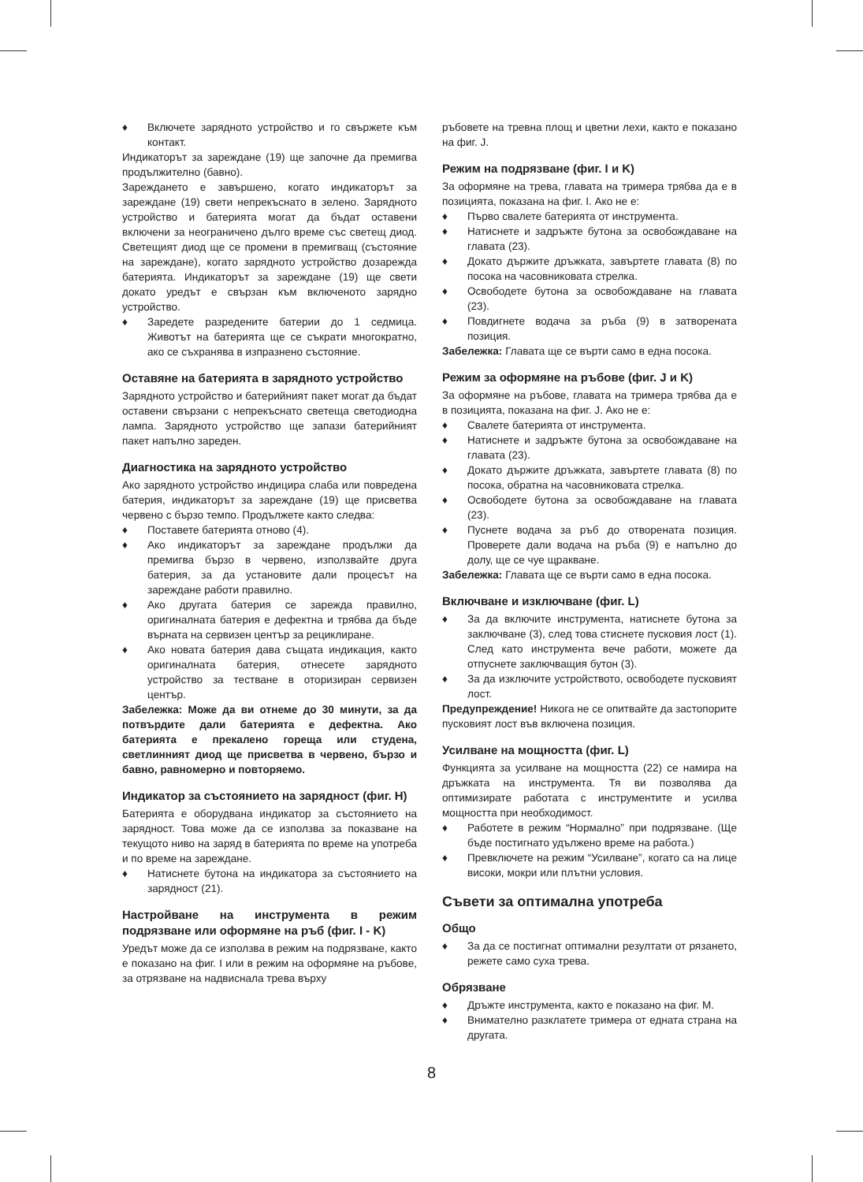♦ Включете зарядното устройство и го свържете към контакт.
Индикаторът за зареждане (19) ще започне да премигва продължително (бавно).
Зареждането е завършено, когато индикаторът за зареждане (19) свети непрекъснато в зелено. Зарядното устройство и батерията могат да бъдат оставени включени за неограничено дълго време със светещ диод. Светещият диод ще се промени в премигващ (състояние на зареждане), когато зарядното устройство дозарежда батерията. Индикаторът за зареждане (19) ще свети докато уредът е свързан към включеното зарядно устройство.
♦ Заредете разредените батерии до 1 седмица. Животът на батерията ще се съкрати многократно, ако се съхранява в изпразнено състояние.
Оставяне на батерията в зарядното устройство
Зарядното устройство и батерийният пакет могат да бъдат оставени свързани с непрекъснато светеща светодиодна лампа. Зарядното устройство ще запази батерийният пакет напълно зареден.
Диагностика на зарядното устройство
Ако зарядното устройство индицира слаба или повредена батерия, индикаторът за зареждане (19) ще присветва червено с бързо темпо. Продължете както следва:
♦ Поставете батерията отново (4).
♦ Ако индикаторът за зареждане продължи да премигва бързо в червено, използвайте друга батерия, за да установите дали процесът на зареждане работи правилно.
♦ Ако другата батерия се зарежда правилно, оригиналната батерия е дефектна и трябва да бъде върната на сервизен център за рециклиране.
♦ Ако новата батерия дава същата индикация, както оригиналната батерия, отнесете зарядното устройство за тестване в оторизиран сервизен център.
Забележка: Може да ви отнеме до 30 минути, за да потвърдите дали батерията е дефектна. Ако батерията е прекалено гореща или студена, светлинният диод ще присветва в червено, бързо и бавно, равномерно и повторяемо.
Индикатор за състоянието на зарядност (фиг. H)
Батерията е оборудвана индикатор за състоянието на зарядност. Това може да се използва за показване на текущото ниво на заряд в батерията по време на употреба и по време на зареждане.
♦ Натиснете бутона на индикатора за състоянието на зарядност (21).
Настройване на инструмента в режим подрязване или оформяне на ръб (фиг. I - K)
Уредът може да се използва в режим на подрязване, както е показано на фиг. I или в режим на оформяне на ръбове, за отрязване на надвиснала трева върху
ръбовете на тревна площ и цветни лехи, както е показано на фиг. J.
Режим на подрязване (фиг. I и K)
За оформяне на трева, главата на тримера трябва да е в позицията, показана на фиг. I. Ако не е:
♦ Първо свалете батерията от инструмента.
♦ Натиснете и задръжте бутона за освобождаване на главата (23).
♦ Докато държите дръжката, завъртете главата (8) по посока на часовниковата стрелка.
♦ Освободете бутона за освобождаване на главата (23).
♦ Повдигнете водача за ръба (9) в затворената позиция.
Забележка: Главата ще се върти само в една посока.
Режим за оформяне на ръбове (фиг. J и K)
За оформяне на ръбове, главата на тримера трябва да е в позицията, показана на фиг. J. Ако не е:
♦ Свалете батерията от инструмента.
♦ Натиснете и задръжте бутона за освобождаване на главата (23).
♦ Докато държите дръжката, завъртете главата (8) по посока, обратна на часовниковата стрелка.
♦ Освободете бутона за освобождаване на главата (23).
♦ Пуснете водача за ръб до отворената позиция. Проверете дали водача на ръба (9) е напълно до долу, ще се чуе щракване.
Забележка: Главата ще се върти само в една посока.
Включване и изключване (фиг. L)
♦ За да включите инструмента, натиснете бутона за заключване (3), след това стиснете пусковия лост (1). След като инструмента вече работи, можете да отпуснете заключващия бутон (3).
♦ За да изключите устройството, освободете пусковият лост.
Предупреждение! Никога не се опитвайте да застопорите пусковият лост във включена позиция.
Усилване на мощността (фиг. L)
Функцията за усилване на мощността (22) се намира на дръжката на инструмента. Тя ви позволява да оптимизирате работата с инструментите и усилва мощността при необходимост.
♦ Работете в режим “Нормално” при подрязване. (Ще бъде постигнато удължено време на работа.)
♦ Превключете на режим “Усилване”, когато са на лице високи, мокри или плътни условия.
Съвети за оптимална употреба
Общо
♦ За да се постигнат оптимални резултати от рязането, режете само суха трева.
Обрязване
♦ Дръжте инструмента, както е показано на фиг. M.
♦ Внимателно разклатете тримера от едната страна на другата.
8